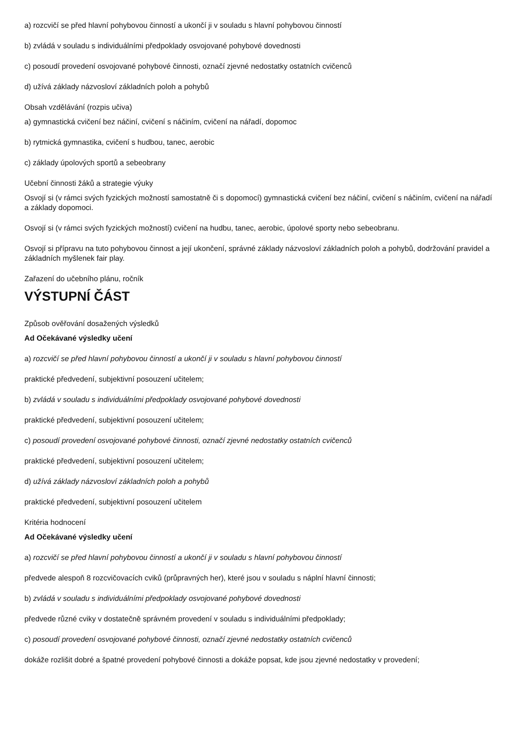a) rozcvičí se před hlavní pohybovou činností a ukončí ji v souladu s hlavní pohybovou činností
b) zvládá v souladu s individuálními předpoklady osvojované pohybové dovednosti
c) posoudí provedení osvojované pohybové činnosti, označí zjevné nedostatky ostatních cvičenců
d) užívá základy názvosloví základních poloh a pohybů
Obsah vzdělávání (rozpis učiva)
a) gymnastická cvičení bez náčiní, cvičení s náčiním, cvičení na nářadí, dopomoc
b) rytmická gymnastika, cvičení s hudbou, tanec, aerobic
c) základy úpolových sportů a sebeobrany
Učební činnosti žáků a strategie výuky
Osvojí si (v rámci svých fyzických možností samostatně či s dopomocí) gymnastická cvičení bez náčiní, cvičení s náčiním, cvičení na nářadí a základy dopomoci.
Osvojí si (v rámci svých fyzických možností) cvičení na hudbu, tanec, aerobic, úpolové sporty nebo sebeobranu.
Osvojí si přípravu na tuto pohybovou činnost a její ukončení, správné základy názvosloví základních poloh a pohybů, dodržování pravidel a základních myšlenek fair play.
Zařazení do učebního plánu, ročník
VÝSTUPNÍ ČÁST
Způsob ověřování dosažených výsledků
Ad Očekávané výsledky učení
a) rozcvičí se před hlavní pohybovou činností a ukončí ji v souladu s hlavní pohybovou činností
praktické předvedení, subjektivní posouzení učitelem;
b) zvládá v souladu s individuálními předpoklady osvojované pohybové dovednosti
praktické předvedení, subjektivní posouzení učitelem;
c) posoudí provedení osvojované pohybové činnosti, označí zjevné nedostatky ostatních cvičenců
praktické předvedení, subjektivní posouzení učitelem;
d) užívá základy názvosloví základních poloh a pohybů
praktické předvedení, subjektivní posouzení učitelem
Kritéria hodnocení
Ad Očekávané výsledky učení
a) rozcvičí se před hlavní pohybovou činností a ukončí ji v souladu s hlavní pohybovou činností
předvede alespoň 8 rozcvičovacích cviků (průpravných her), které jsou v souladu s náplní hlavní činnosti;
b) zvládá v souladu s individuálními předpoklady osvojované pohybové dovednosti
předvede různé cviky v dostatečně správném provedení v souladu s individuálními předpoklady;
c) posoudí provedení osvojované pohybové činnosti, označí zjevné nedostatky ostatních cvičenců
dokáže rozlišit dobré a špatné provedení pohybové činnosti a dokáže popsat, kde jsou zjevné nedostatky v provedení;